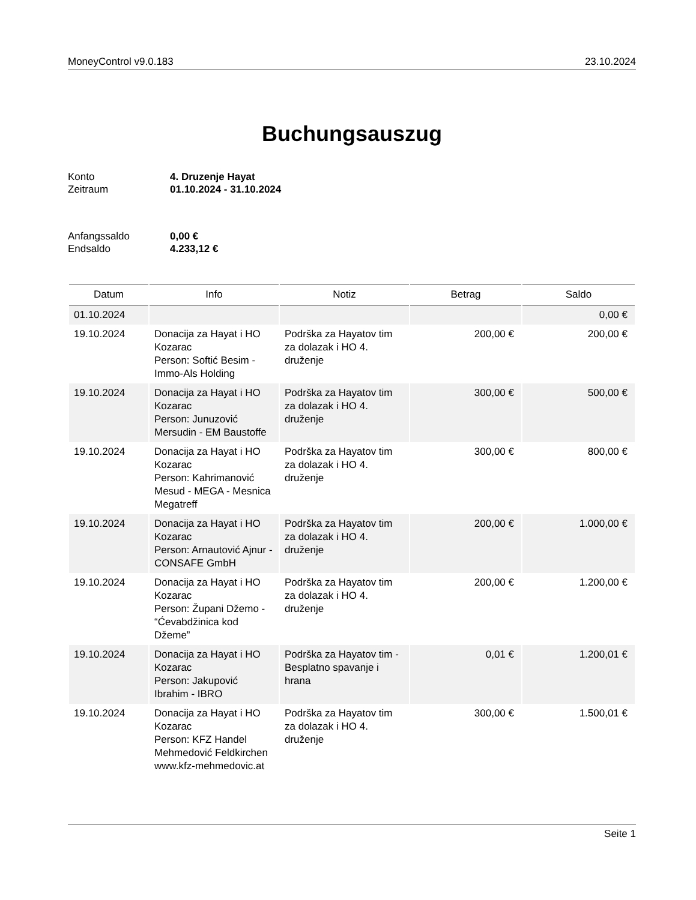MoneyControl v9.0.183 23.10.2024
Buchungsauszug
Konto 4. Druzenje Hayat Zeitraum 01.10.2024 - 31.10.2024
Anfangssaldo 0,00 € Endsaldo 4.233,12 €
| Datum | Info | Notiz | Betrag | Saldo |
| --- | --- | --- | --- | --- |
| 01.10.2024 | | | | 0,00 € |
| 19.10.2024 | Donacija za Hayat i HO Kozarac Person: Softić Besim - Immo-Als Holding | Podrška za Hayatov tim za dolazak i HO 4. druženje | 200,00 € | 200,00 € |
| 19.10.2024 | Donacija za Hayat i HO Kozarac Person: Junuzović Mersudin - EM Baustoffe | Podrška za Hayatov tim za dolazak i HO 4. druženje | 300,00 € | 500,00 € |
| 19.10.2024 | Donacija za Hayat i HO Kozarac Person: Kahrimanović Mesud - MEGA - Mesnica Megatreff | Podrška za Hayatov tim za dolazak i HO 4. druženje | 300,00 € | 800,00 € |
| 19.10.2024 | Donacija za Hayat i HO Kozarac Person: Arnautović Ajnur - CONSAFE GmbH | Podrška za Hayatov tim za dolazak i HO 4. druženje | 200,00 € | 1.000,00 € |
| 19.10.2024 | Donacija za Hayat i HO Kozarac Person: Župani Džemo - “Ćevabdžinica kod Džeme” | Podrška za Hayatov tim za dolazak i HO 4. druženje | 200,00 € | 1.200,00 € |
| 19.10.2024 | Donacija za Hayat i HO Kozarac Person: Jakupović Ibrahim - IBRO | Podrška za Hayatov tim - Besplatno spavanje i hrana | 0,01 € | 1.200,01 € |
| 19.10.2024 | Donacija za Hayat i HO Kozarac Person: KFZ Handel Mehmedović Feldkirchen www.kfz-mehmedovic.at | Podrška za Hayatov tim za dolazak i HO 4. druženje | 300,00 € | 1.500,01 € |
Seite 1